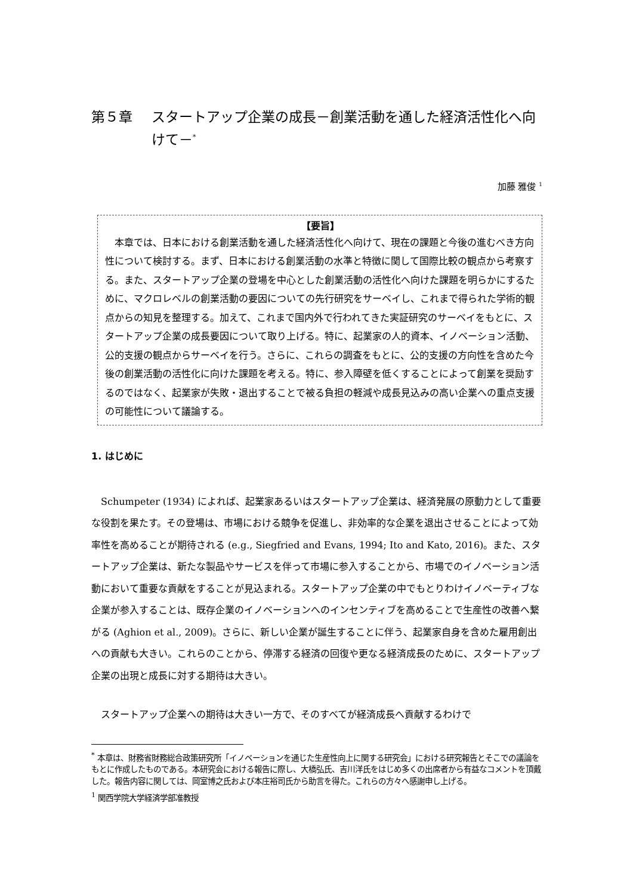第５章 スタートアップ企業の成長－創業活動を通した経済活性化へ向けて－<sup>*</sup>
加藤 雅俊 <sup>1</sup>
【要旨】
本章では、日本における創業活動を通した経済活性化へ向けて、現在の課題と今後の進むべき方向性について検討する。まず、日本における創業活動の水準と特徴に関して国際比較の観点から考察する。また、スタートアップ企業の登場を中心とした創業活動の活性化へ向けた課題を明らかにするために、マクロレベルの創業活動の要因についての先行研究をサーベイし、これまで得られた学術的観点からの知見を整理する。加えて、これまで国内外で行われてきた実証研究のサーベイをもとに、スタートアップ企業の成長要因について取り上げる。特に、起業家の人的資本、イノベーション活動、公的支援の観点からサーベイを行う。さらに、これらの調査をもとに、公的支援の方向性を含めた今後の創業活動の活性化に向けた課題を考える。特に、参入障壁を低くすることによって創業を奨励するのではなく、起業家が失敗・退出することで被る負担の軽減や成長見込みの高い企業への重点支援の可能性について議論する。
1. はじめに
Schumpeter (1934) によれば、起業家あるいはスタートアップ企業は、経済発展の原動力として重要な役割を果たす。その登場は、市場における競争を促進し、非効率的な企業を退出させることによって効率性を高めることが期待される (e.g., Siegfried and Evans, 1994; Ito and Kato, 2016)。また、スタートアップ企業は、新たな製品やサービスを伴って市場に参入することから、市場でのイノベーション活動において重要な貢献をすることが見込まれる。スタートアップ企業の中でもとりわけイノベーティブな企業が参入することは、既存企業のイノベーションへのインセンティブを高めることで生産性の改善へ繋がる (Aghion et al., 2009)。さらに、新しい企業が誕生することに伴う、起業家自身を含めた雇用創出への貢献も大きい。これらのことから、停滞する経済の回復や更なる経済成長のために、スタートアップ企業の出現と成長に対する期待は大きい。
スタートアップ企業への期待は大きい一方で、そのすべてが経済成長へ貢献するわけで
<sup>*</sup> 本章は、財務省財務総合政策研究所「イノベーションを通じた生産性向上に関する研究会」における研究報告とそこでの議論をもとに作成したものである。本研究会における報告に際し、大橋弘氏、吉川洋氏をはじめ多くの出席者から有益なコメントを頂戴した。報告内容に関しては、岡室博之氏および本庄裕司氏から助言を得た。これらの方々へ感謝申し上げる。
<sup>1</sup> 関西学院大学経済学部准教授